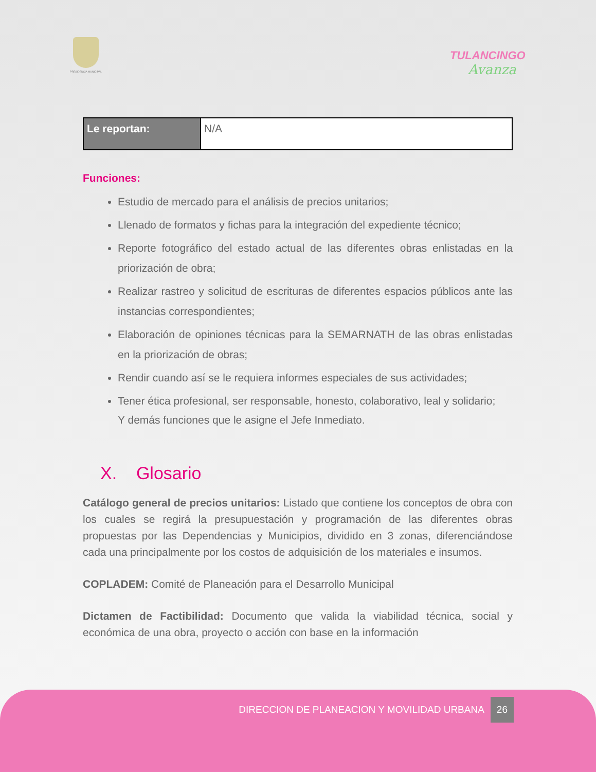PRESIDENCIA MUNICIPAL TULANCINGO
Avanza
| Le reportan: | N/A |
Funciones:
Estudio de mercado para el análisis de precios unitarios;
Llenado de formatos y fichas para la integración del expediente técnico;
Reporte fotográfico del estado actual de las diferentes obras enlistadas en la priorización de obra;
Realizar rastreo y solicitud de escrituras de diferentes espacios públicos ante las instancias correspondientes;
Elaboración de opiniones técnicas para la SEMARNATH de las obras enlistadas en la priorización de obras;
Rendir cuando así se le requiera informes especiales de sus actividades;
Tener ética profesional, ser responsable, honesto, colaborativo, leal y solidario;
Y demás funciones que le asigne el Jefe Inmediato.
X. Glosario
Catálogo general de precios unitarios: Listado que contiene los conceptos de obra con los cuales se regirá la presupuestación y programación de las diferentes obras propuestas por las Dependencias y Municipios, dividido en 3 zonas, diferenciándose cada una principalmente por los costos de adquisición de los materiales e insumos.
COPLADEM: Comité de Planeación para el Desarrollo Municipal
Dictamen de Factibilidad: Documento que valida la viabilidad técnica, social y económica de una obra, proyecto o acción con base en la información
DIRECCION DE PLANEACION Y MOVILIDAD URBANA 26